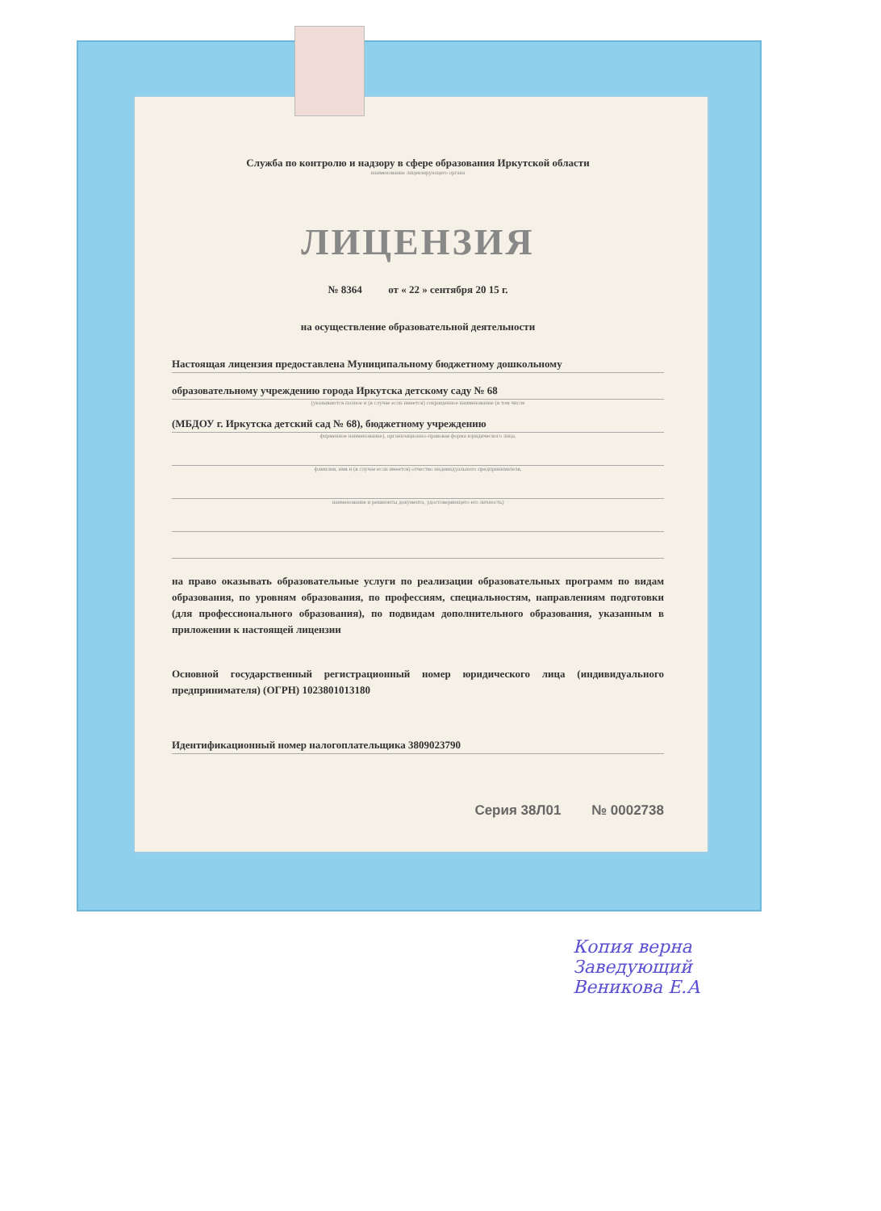Служба по контролю и надзору в сфере образования Иркутской области
наименование лицензирующего органа
ЛИЦЕНЗИЯ
№ 8364 от « 22 » сентября 20 15 г.
на осуществление образовательной деятельности
Настоящая лицензия предоставлена Муниципальному бюджетному дошкольному
образовательному учреждению города Иркутска детскому саду № 68
(указываются полное и (в случае если имеется) сокращенное наименование (в том числе
(МБДОУ г. Иркутска детский сад № 68), бюджетному учреждению
фирменное наименование), организационно-правовая форма юридического лица,
фамилия, имя и (в случае если имеется) отчество индивидуального предпринимателя,
наименование и реквизиты документа, удостоверяющего его личность)
на право оказывать образовательные услуги по реализации образовательных программ по видам образования, по уровням образования, по профессиям, специальностям, направлениям подготовки (для профессионального образования), по подвидам дополнительного образования, указанным в приложении к настоящей лицензии
Основной государственный регистрационный номер юридического лица (индивидуального предпринимателя) (ОГРН) 1023801013180
Идентификационный номер налогоплательщика 3809023790
Серия 38Л01 № 0002738
Копия верна
Заведующий
Веникова Е.А